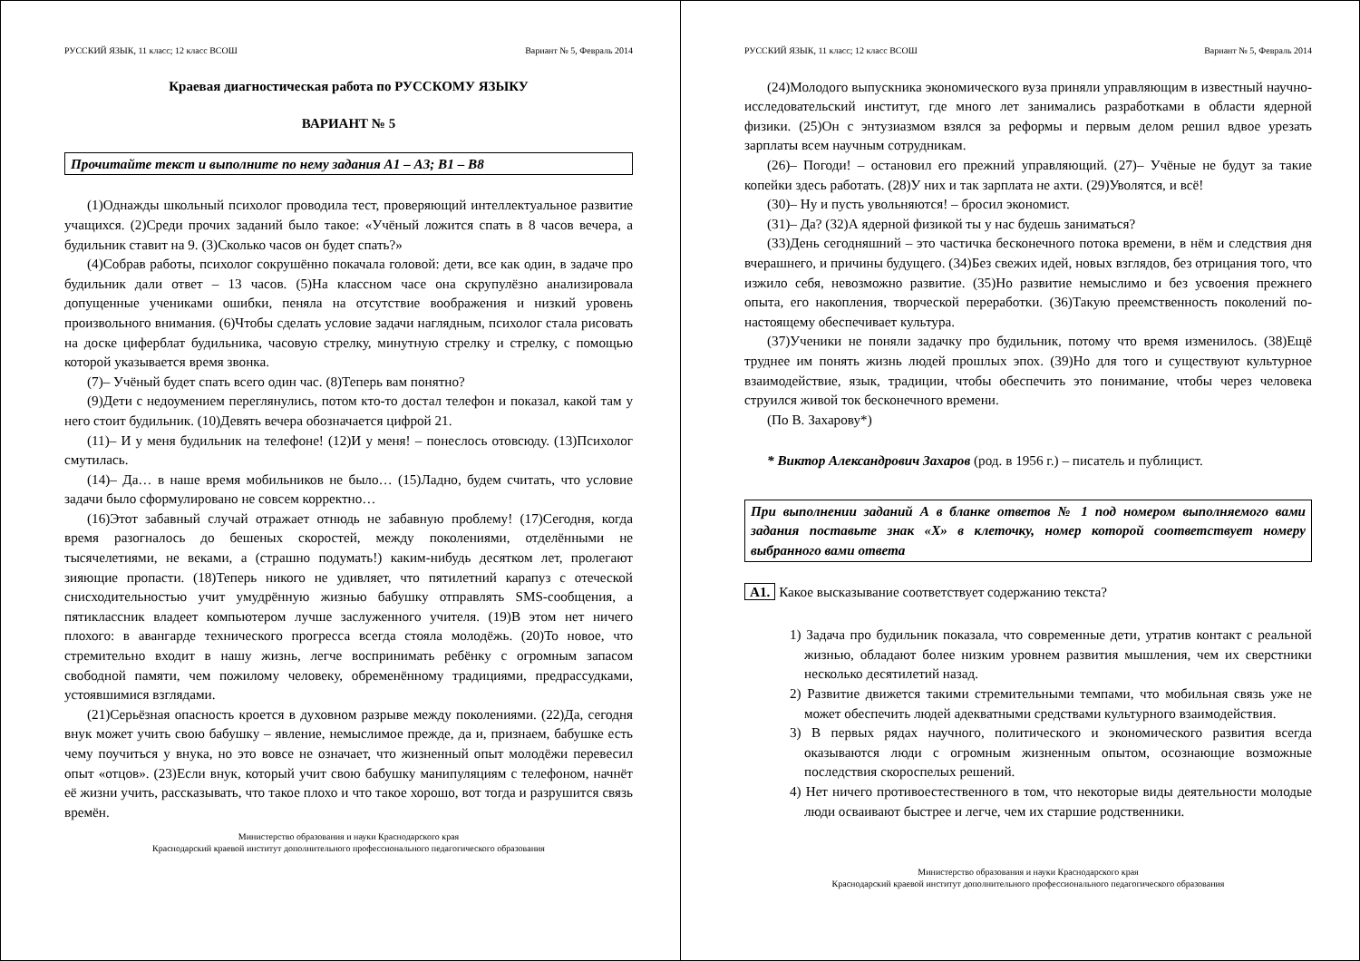РУССКИЙ ЯЗЫК, 11 класс; 12 класс ВСОШ Вариант № 5, Февраль 2014
Краевая диагностическая работа по РУССКОМУ ЯЗЫКУ
ВАРИАНТ № 5
Прочитайте текст и выполните по нему задания А1 – А3; В1 – В8
(1)Однажды школьный психолог проводила тест, проверяющий интеллектуальное развитие учащихся. (2)Среди прочих заданий было такое: «Учёный ложится спать в 8 часов вечера, а будильник ставит на 9. (3)Сколько часов он будет спать?»
(4)Собрав работы, психолог сокрушённо покачала головой: дети, все как один, в задаче про будильник дали ответ – 13 часов. (5)На классном часе она скрупулёзно анализировала допущенные учениками ошибки, пеняла на отсутствие воображения и низкий уровень произвольного внимания. (6)Чтобы сделать условие задачи наглядным, психолог стала рисовать на доске циферблат будильника, часовую стрелку, минутную стрелку и стрелку, с помощью которой указывается время звонка.
(7)– Учёный будет спать всего один час. (8)Теперь вам понятно?
(9)Дети с недоумением переглянулись, потом кто-то достал телефон и показал, какой там у него стоит будильник. (10)Девять вечера обозначается цифрой 21.
(11)– И у меня будильник на телефоне! (12)И у меня! – понеслось отовсюду. (13)Психолог смутилась.
(14)– Да… в наше время мобильников не было… (15)Ладно, будем считать, что условие задачи было сформулировано не совсем корректно…
(16)Этот забавный случай отражает отнюдь не забавную проблему! (17)Сегодня, когда время разогналось до бешеных скоростей, между поколениями, отделёнными не тысячелетиями, не веками, а (страшно подумать!) каким-нибудь десятком лет, пролегают зияющие пропасти. (18)Теперь никого не удивляет, что пятилетний карапуз с отеческой снисходительностью учит умудрённую жизнью бабушку отправлять SMS-сообщения, а пятиклассник владеет компьютером лучше заслуженного учителя. (19)В этом нет ничего плохого: в авангарде технического прогресса всегда стояла молодёжь. (20)То новое, что стремительно входит в нашу жизнь, легче воспринимать ребёнку с огромным запасом свободной памяти, чем пожилому человеку, обременённому традициями, предрассудками, устоявшимися взглядами.
(21)Серьёзная опасность кроется в духовном разрыве между поколениями. (22)Да, сегодня внук может учить свою бабушку – явление, немыслимое прежде, да и, признаем, бабушке есть чему поучиться у внука, но это вовсе не означает, что жизненный опыт молодёжи перевесил опыт «отцов». (23)Если внук, который учит свою бабушку манипуляциям с телефоном, начнёт её жизни учить, рассказывать, что такое плохо и что такое хорошо, вот тогда и разрушится связь времён.
Министерство образования и науки Краснодарского края
Краснодарский краевой институт дополнительного профессионального педагогического образования
РУССКИЙ ЯЗЫК, 11 класс; 12 класс ВСОШ Вариант № 5, Февраль 2014
(24)Молодого выпускника экономического вуза приняли управляющим в известный научно-исследовательский институт, где много лет занимались разработками в области ядерной физики. (25)Он с энтузиазмом взялся за реформы и первым делом решил вдвое урезать зарплаты всем научным сотрудникам.
(26)– Погоди! – остановил его прежний управляющий. (27)– Учёные не будут за такие копейки здесь работать. (28)У них и так зарплата не ахти. (29)Уволятся, и всё!
(30)– Ну и пусть увольняются! – бросил экономист.
(31)– Да? (32)А ядерной физикой ты у нас будешь заниматься?
(33)День сегодняшний – это частичка бесконечного потока времени, в нём и следствия дня вчерашнего, и причины будущего. (34)Без свежих идей, новых взглядов, без отрицания того, что изжило себя, невозможно развитие. (35)Но развитие немыслимо и без усвоения прежнего опыта, его накопления, творческой переработки. (36)Такую преемственность поколений по-настоящему обеспечивает культура.
(37)Ученики не поняли задачку про будильник, потому что время изменилось. (38)Ещё труднее им понять жизнь людей прошлых эпох. (39)Но для того и существуют культурное взаимодействие, язык, традиции, чтобы обеспечить это понимание, чтобы через человека струился живой ток бесконечного времени.
(По В. Захарову*)
* Виктор Александрович Захаров (род. в 1956 г.) – писатель и публицист.
При выполнении заданий А в бланке ответов № 1 под номером выполняемого вами задания поставьте знак «Х» в клеточку, номер которой соответствует номеру выбранного вами ответа
А1. Какое высказывание соответствует содержанию текста?
1) Задача про будильник показала, что современные дети, утратив контакт с реальной жизнью, обладают более низким уровнем развития мышления, чем их сверстники несколько десятилетий назад.
2) Развитие движется такими стремительными темпами, что мобильная связь уже не может обеспечить людей адекватными средствами культурного взаимодействия.
3) В первых рядах научного, политического и экономического развития всегда оказываются люди с огромным жизненным опытом, осознающие возможные последствия скороспелых решений.
4) Нет ничего противоестественного в том, что некоторые виды деятельности молодые люди осваивают быстрее и легче, чем их старшие родственники.
Министерство образования и науки Краснодарского края
Краснодарский краевой институт дополнительного профессионального педагогического образования